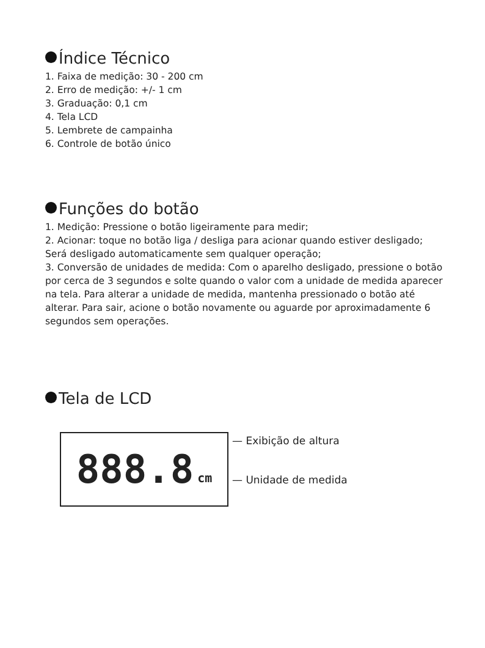Índice Técnico
1. Faixa de medição: 30 - 200 cm
2. Erro de medição: +/- 1 cm
3. Graduação: 0,1 cm
4. Tela LCD
5. Lembrete de campainha
6. Controle de botão único
Funções do botão
1. Medição: Pressione o botão ligeiramente para medir;
2. Acionar: toque no botão liga / desliga para acionar quando estiver desligado;
Será desligado automaticamente sem qualquer operação;
3. Conversão de unidades de medida: Com o aparelho desligado, pressione o botão por cerca de 3 segundos e solte quando o valor com a unidade de medida aparecer na tela. Para alterar a unidade de medida, mantenha pressionado o botão até alterar. Para sair, acione o botão novamente ou aguarde por aproximadamente 6 segundos sem operações.
Tela de LCD
888.8 cm
— Exibição de altura
— Unidade de medida